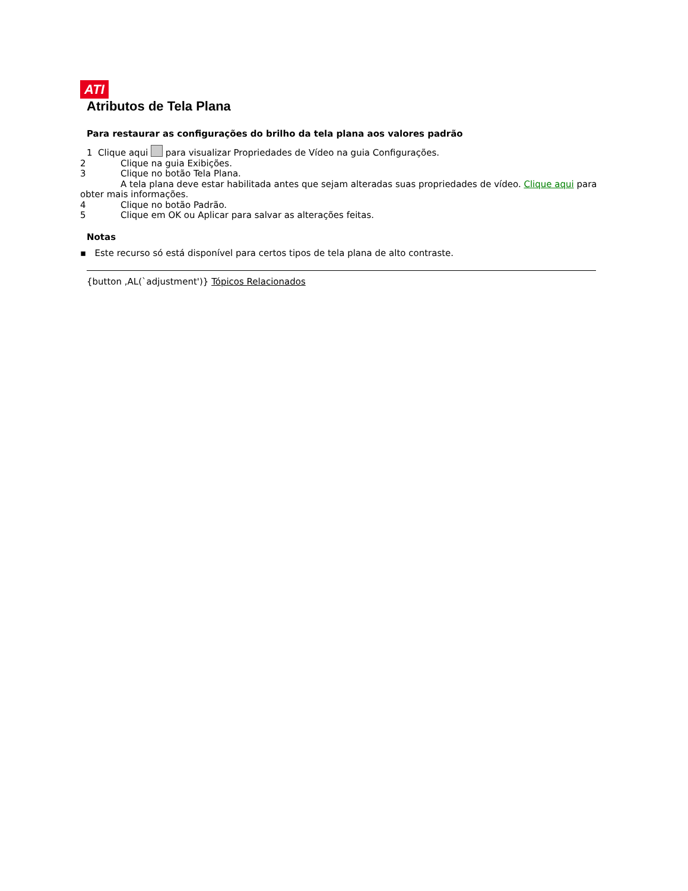ATI
Atributos de Tela Plana
Para restaurar as configurações do brilho da tela plana aos valores padrão
1 Clique aqui para visualizar Propriedades de Vídeo na guia Configurações.
2 Clique na guia Exibições.
3 Clique no botão Tela Plana.
A tela plana deve estar habilitada antes que sejam alteradas suas propriedades de vídeo. Clique aqui para obter mais informações.
4 Clique no botão Padrão.
5 Clique em OK ou Aplicar para salvar as alterações feitas.
Notas
▪ Este recurso só está disponível para certos tipos de tela plana de alto contraste.
{button ,AL(`adjustment')} Tópicos Relacionados